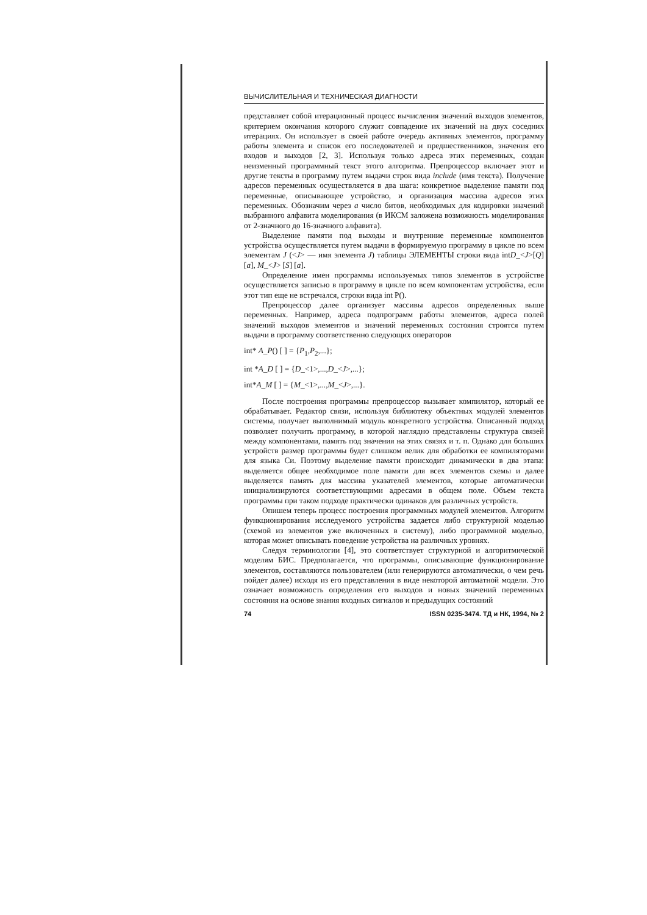ВЫЧИСЛИТЕЛЬНАЯ И ТЕХНИЧЕСКАЯ ДИАГНОСТИ
представляет собой итерационный процесс вычисления значений выходов элементов, критерием окончания которого служит совпадение их значений на двух соседних итерациях. Он использует в своей работе очередь активных элементов, программу работы элемента и список его последователей и предшественников, значения его входов и выходов [2, 3]. Используя только адреса этих переменных, создан неизменный программный текст этого алгоритма. Препроцессор включает этот и другие тексты в программу путем выдачи строк вида include (имя текста). Получение адресов переменных осуществляется в два шага: конкретное выделение памяти под переменные, описывающее устройство, и организация массива адресов этих переменных. Обозначим через a число битов, необходимых для кодировки значений выбранного алфавита моделирования (в ИКСМ заложена возможность моделирования от 2-значного до 16-значного алфавита).
Выделение памяти под выходы и внутренние переменные компонентов устройства осуществляется путем выдачи в формируемую программу в цикле по всем элементам J (<J> — имя элемента J) таблицы ЭЛЕМЕНТЫ строки вида intD_<J>[Q] [a], M_<J> [S] [a].
Определение имен программы используемых типов элементов в устройстве осуществляется записью в программу в цикле по всем компонентам устройства, если этот тип еще не встречался, строки вида int P().
Препроцессор далее организует массивы адресов определенных выше переменных. Например, адреса подпрограмм работы элементов, адреса полей значений выходов элементов и значений переменных состояния строятся путем выдачи в программу соответственно следующих операторов
int* A_P() [ ] = {P<sub>1</sub>,P<sub>2</sub>,...};
int *A_D [ ] = {D_<1>,...,D_<J>,...};
int*A_M [ ] = {M_<1>,...,M_<J>,...}.
После построения программы препроцессор вызывает компилятор, который ее обрабатывает. Редактор связи, используя библиотеку объектных модулей элементов системы, получает выполнимый модуль конкретного устройства. Описанный подход позволяет получить программу, в которой наглядно представлены структура связей между компонентами, память под значения на этих связях и т. п. Однако для больших устройств размер программы будет слишком велик для обработки ее компиляторами для языка Си. Поэтому выделение памяти происходит динамически в два этапа: выделяется общее необходимое поле памяти для всех элементов схемы и далее выделяется память для массива указателей элементов, которые автоматически инициализируются соответствующими адресами в общем поле. Объем текста программы при таком подходе практически одинаков для различных устройств.
Опишем теперь процесс построения программных модулей элементов. Алгоритм функционирования исследуемого устройства задается либо структурной моделью (схемой из элементов уже включенных в систему), либо программной моделью, которая может описывать поведение устройства на различных уровнях.
Следуя терминологии [4], это соответствует структурной и алгоритмической моделям БИС. Предполагается, что программы, описывающие функционирование элементов, составляются пользователем (или генерируются автоматически, о чем речь пойдет далее) исходя из его представления в виде некоторой автоматной модели. Это означает возможность определения его выходов и новых значений переменных состояния на основе знания входных сигналов и предыдущих состояний
74 ISSN 0235-3474. ТД и НК, 1994, № 2